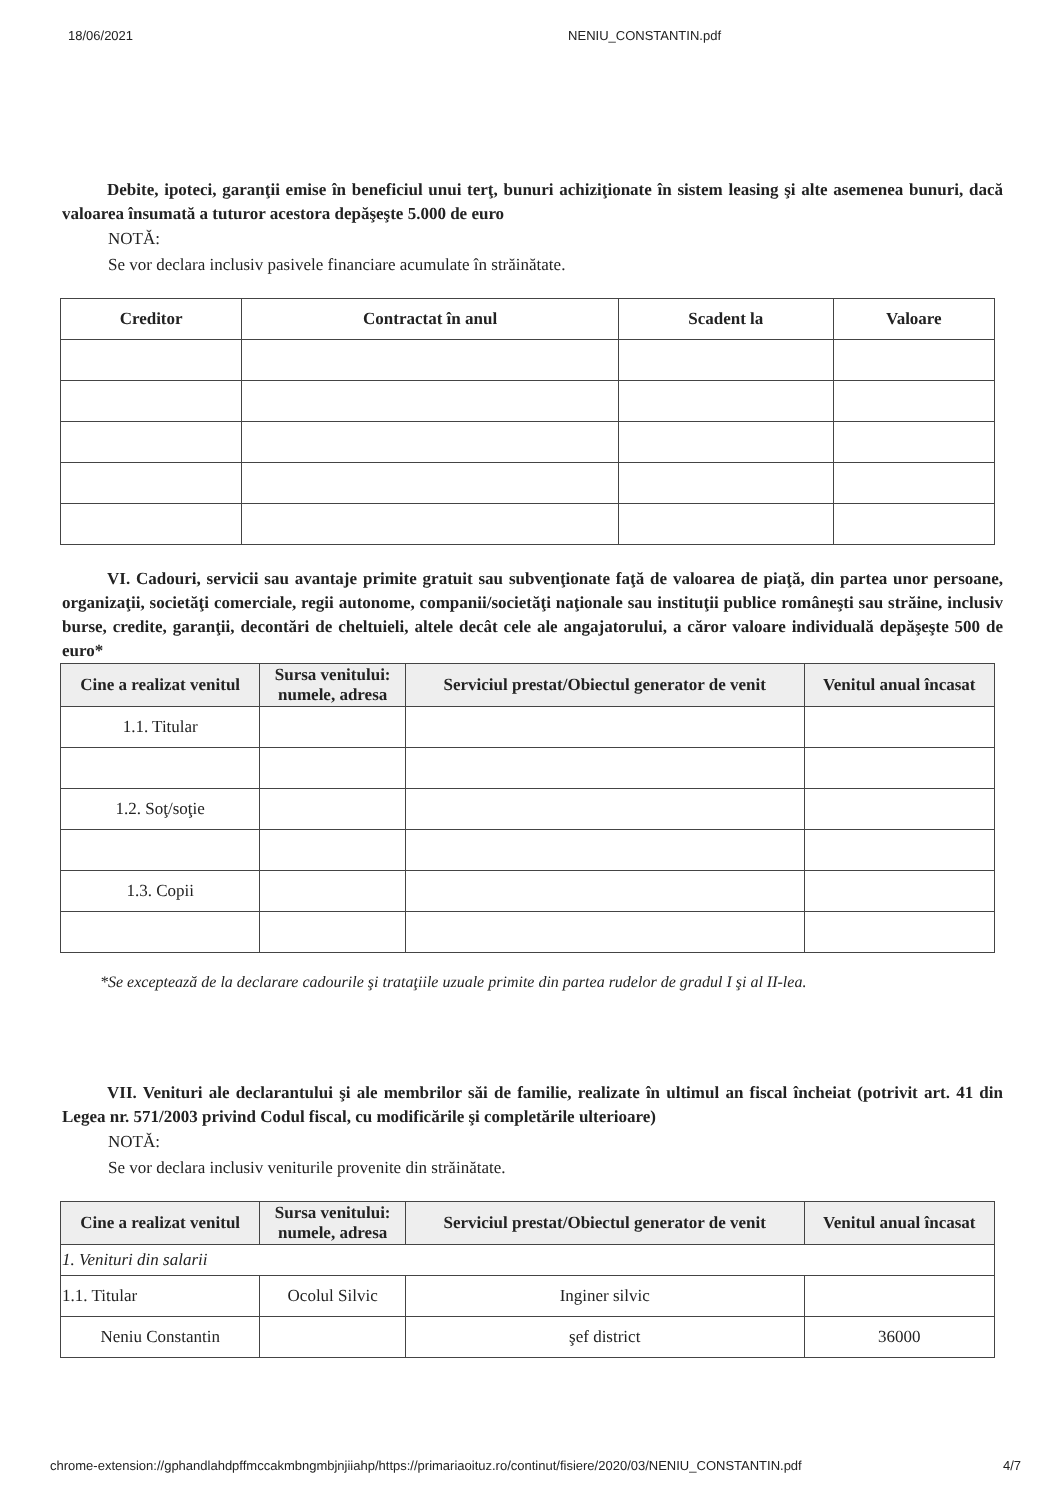18/06/2021 NENIU_CONSTANTIN.pdf
Debite, ipoteci, garanţii emise în beneficiul unui terţ, bunuri achiziţionate în sistem leasing şi alte asemenea bunuri, dacă valoarea însumată a tuturor acestora depăşeşte 5.000 de euro
NOTĂ:
Se vor declara inclusiv pasivele financiare acumulate în străinătate.
| Creditor | Contractat în anul | Scadent la | Valoare |
| --- | --- | --- | --- |
VI. Cadouri, servicii sau avantaje primite gratuit sau subvenţionate faţă de valoarea de piaţă, din partea unor persoane, organizaţii, societăţi comerciale, regii autonome, companii/societăţi naţionale sau instituţii publice româneşti sau străine, inclusiv burse, credite, garanţii, decontări de cheltuieli, altele decât cele ale angajatorului, a căror valoare individuală depăşeşte 500 de euro*
| Cine a realizat venitul | Sursa venitului: numele, adresa | Serviciul prestat/Obiectul generator de venit | Venitul anual încasat |
| --- | --- | --- | --- |
| 1.1. Titular | | | |
| 1.2. Soţ/soţie | | | |
| 1.3. Copii | | | |
*Se exceptează de la declarare cadourile şi trataţiile uzuale primite din partea rudelor de gradul I şi al II-lea.
VII. Venituri ale declarantului şi ale membrilor săi de familie, realizate în ultimul an fiscal încheiat (potrivit art. 41 din Legea nr. 571/2003 privind Codul fiscal, cu modificările şi completările ulterioare)
NOTĂ:
Se vor declara inclusiv veniturile provenite din străinătate.
| Cine a realizat venitul | Sursa venitului: numele, adresa | Serviciul prestat/Obiectul generator de venit | Venitul anual încasat |
| --- | --- | --- | --- |
| 1. Venituri din salarii | | | |
| 1.1. Titular | Ocolul Silvic | Inginer silvic | |
| Neniu Constantin | | şef district | 36000 |
chrome-extension://gphandlahdpffmccakmbngmbjnjiiahp/https://primariaoituz.ro/continut/fisiere/2020/03/NENIU_CONSTANTIN.pdf 4/7